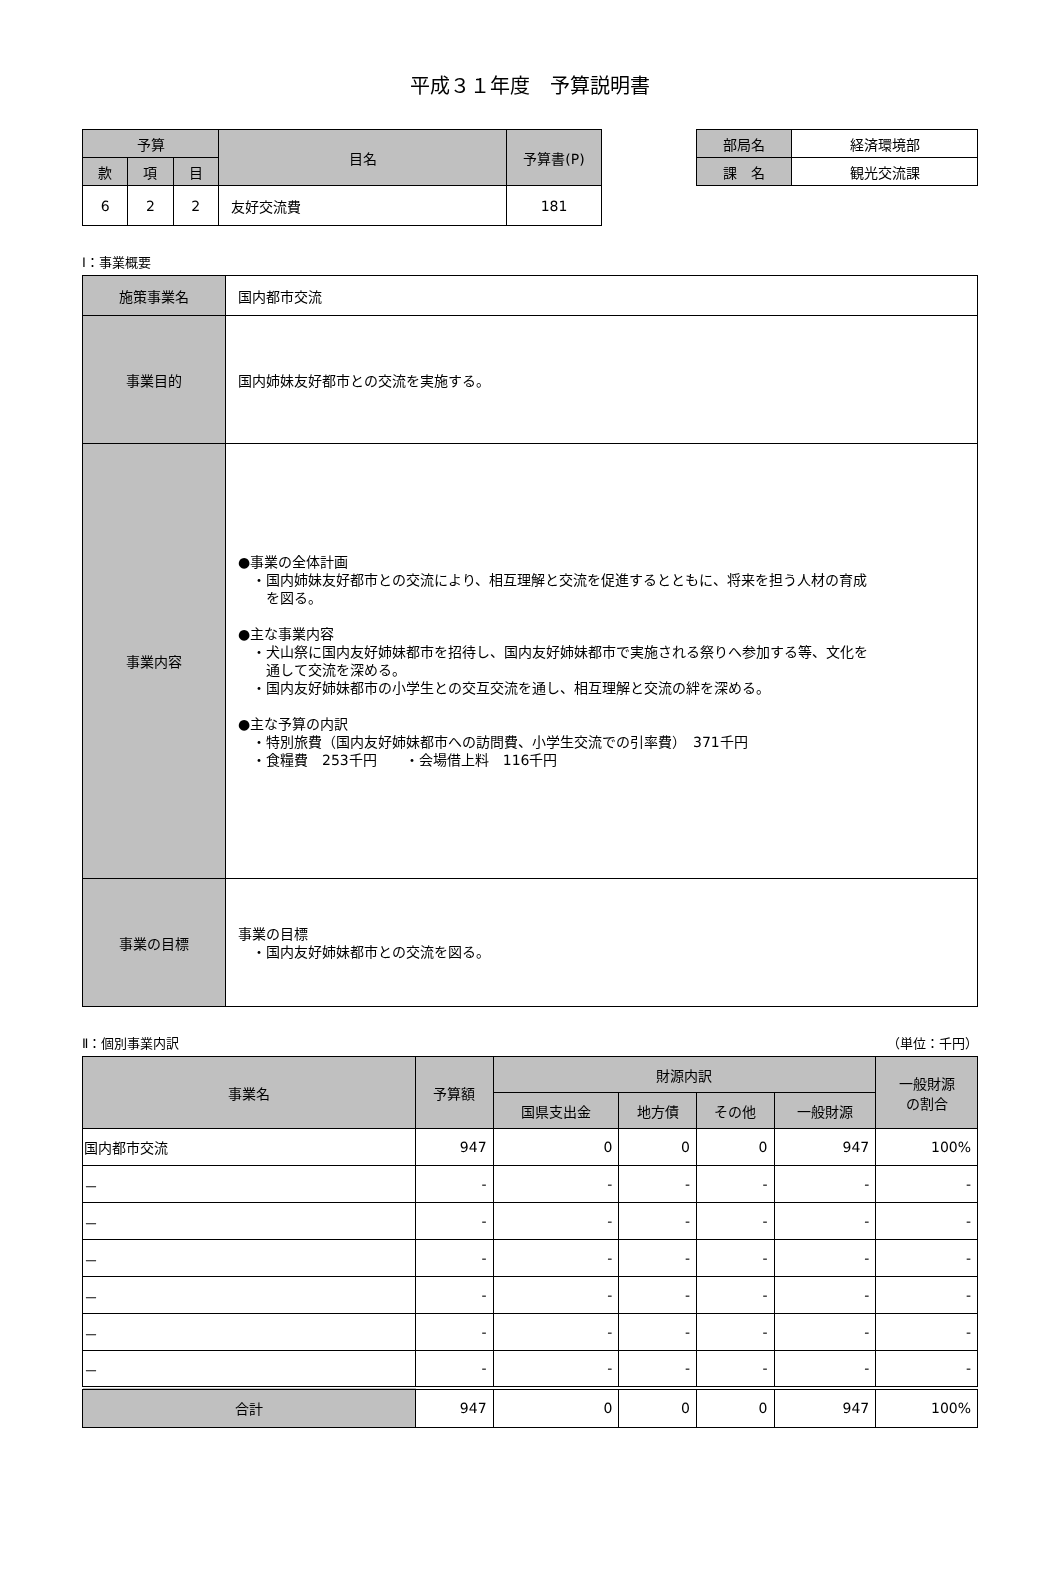平成３１年度　予算説明書
| 予算 | | | 目名 | 予算書(P) |
| --- | --- | --- | --- | --- |
| 款 | 項 | 目 | | |
| 6 | 2 | 2 | 友好交流費 | 181 |
| 部局名 | 経済環境部 |
| 課 名 | 観光交流課 |
Ⅰ：事業概要
| 施策事業名 | 国内都市交流 |
| 事業目的 | 国内姉妹友好都市との交流を実施する。 |
| 事業内容 | ●事業の全体計画 ・国内姉妹友好都市との交流により、相互理解と交流を促進するとともに、将来を担う人材の育成 を図る。 ●主な事業内容 ・犬山祭に国内友好姉妹都市を招待し、国内友好姉妹都市で実施される祭りへ参加する等、文化を 通して交流を深める。 ・国内友好姉妹都市の小学生との交互交流を通し、相互理解と交流の絆を深める。 ●主な予算の内訳 ・特別旅費（国内友好姉妹都市への訪問費、小学生交流での引率費） 371千円 ・食糧費 253千円 ・会場借上料 116千円 |
| 事業の目標 | 事業の目標 ・国内友好姉妹都市との交流を図る。 |
Ⅱ：個別事業内訳 （単位：千円）
| 事業名 | 予算額 | 財源内訳 | | | | 一般財源 の割合 |
| --- | --- | --- | --- | --- | --- | --- |
| | | 国県支出金 | 地方債 | その他 | 一般財源 | |
| 国内都市交流 | 947 | 0 | 0 | 0 | 947 | 100% |
| － | - | - | - | - | - | - |
| － | - | - | - | - | - | - |
| － | - | - | - | - | - | - |
| － | - | - | - | - | - | - |
| － | - | - | - | - | - | - |
| － | - | - | - | - | - | - |
| 合計 | 947 | 0 | 0 | 0 | 947 | 100% |